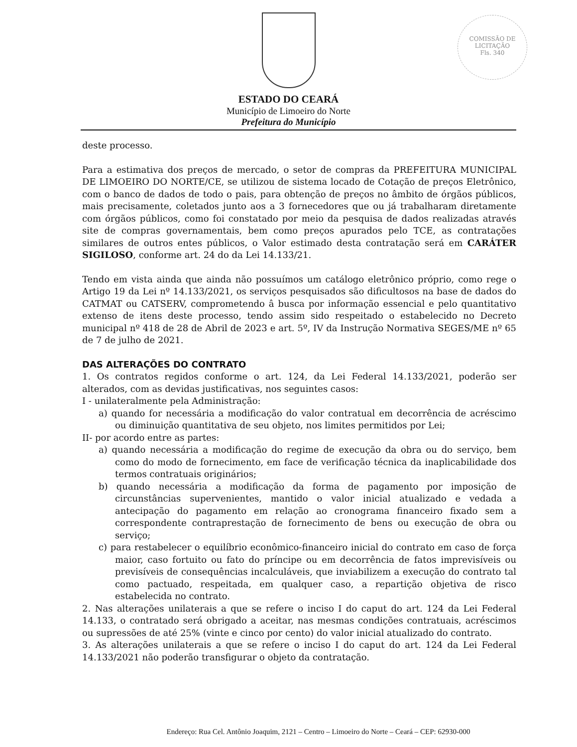COMISSÃO DE LICITAÇÃO
Fls. 340
ESTADO DO CEARÁ
Município de Limoeiro do Norte
Prefeitura do Município
deste processo.
Para a estimativa dos preços de mercado, o setor de compras da PREFEITURA MUNICIPAL DE LIMOEIRO DO NORTE/CE, se utilizou de sistema locado de Cotação de preços Eletrônico, com o banco de dados de todo o pais, para obtenção de preços no âmbito de órgãos públicos, mais precisamente, coletados junto aos a 3 fornecedores que ou já trabalharam diretamente com órgãos públicos, como foi constatado por meio da pesquisa de dados realizadas através site de compras governamentais, bem como preços apurados pelo TCE, as contratações similares de outros entes públicos, o Valor estimado desta contratação será em CARÁTER SIGILOSO, conforme art. 24 do da Lei 14.133/21.
Tendo em vista ainda que ainda não possuímos um catálogo eletrônico próprio, como rege o Artigo 19 da Lei nº 14.133/2021, os serviços pesquisados são dificultosos na base de dados do CATMAT ou CATSERV, comprometendo â busca por informação essencial e pelo quantitativo extenso de itens deste processo, tendo assim sido respeitado o estabelecido no Decreto municipal nº 418 de 28 de Abril de 2023 e art. 5º, IV da Instrução Normativa SEGES/ME nº 65 de 7 de julho de 2021.
DAS ALTERAÇÕES DO CONTRATO
1. Os contratos regidos conforme o art. 124, da Lei Federal 14.133/2021, poderão ser alterados, com as devidas justificativas, nos seguintes casos:
I - unilateralmente pela Administração:
a) quando for necessária a modificação do valor contratual em decorrência de acréscimo ou diminuição quantitativa de seu objeto, nos limites permitidos por Lei;
II- por acordo entre as partes:
a) quando necessária a modificação do regime de execução da obra ou do serviço, bem como do modo de fornecimento, em face de verificação técnica da inaplicabilidade dos termos contratuais originários;
b) quando necessária a modificação da forma de pagamento por imposição de circunstâncias supervenientes, mantido o valor inicial atualizado e vedada a antecipação do pagamento em relação ao cronograma financeiro fixado sem a correspondente contraprestação de fornecimento de bens ou execução de obra ou serviço;
c) para restabelecer o equilíbrio econômico-financeiro inicial do contrato em caso de força maior, caso fortuito ou fato do príncipe ou em decorrência de fatos imprevisíveis ou previsíveis de consequências incalculáveis, que inviabilizem a execução do contrato tal como pactuado, respeitada, em qualquer caso, a repartição objetiva de risco estabelecida no contrato.
2. Nas alterações unilaterais a que se refere o inciso I do caput do art. 124 da Lei Federal 14.133, o contratado será obrigado a aceitar, nas mesmas condições contratuais, acréscimos ou supressões de até 25% (vinte e cinco por cento) do valor inicial atualizado do contrato.
3. As alterações unilaterais a que se refere o inciso I do caput do art. 124 da Lei Federal 14.133/2021 não poderão transfigurar o objeto da contratação.
Endereço: Rua Cel. Antônio Joaquim, 2121 – Centro – Limoeiro do Norte – Ceará – CEP: 62930-000